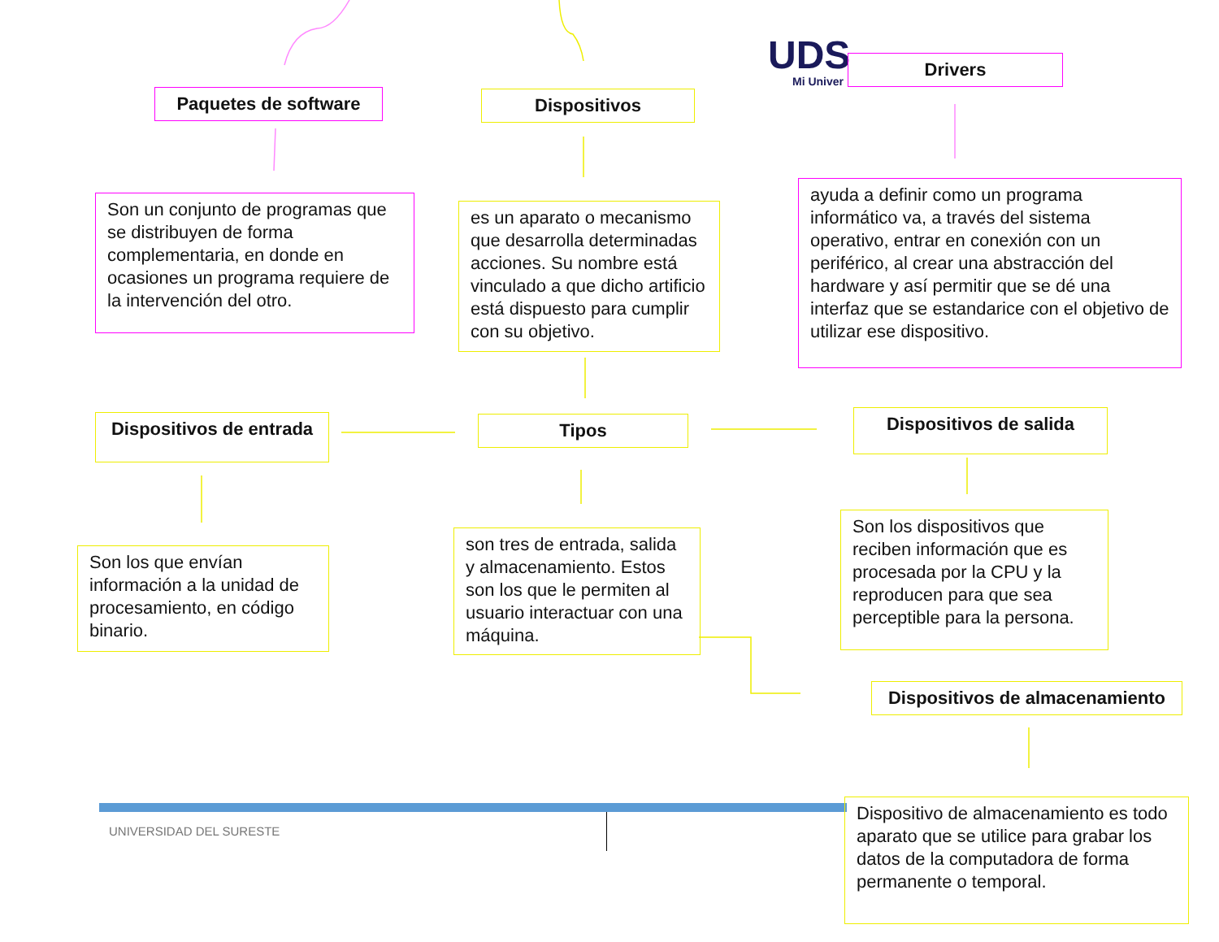UDS
Mi Univer
Paquetes de software Dispositivos
Drivers
Son un conjunto de programas que se distribuyen de forma complementaria, en donde en ocasiones un programa requiere de la intervención del otro.
es un aparato o mecanismo que desarrolla determinadas acciones. Su nombre está vinculado a que dicho artificio está dispuesto para cumplir con su objetivo.
ayuda a definir como un programa informático va, a través del sistema operativo, entrar en conexión con un periférico, al crear una abstracción del hardware y así permitir que se dé una interfaz que se estandarice con el objetivo de utilizar ese dispositivo.
Dispositivos de entrada
Tipos Dispositivos de salida
Son los que envían información a la unidad de procesamiento, en código binario.
son tres de entrada, salida y almacenamiento. Estos son los que le permiten al usuario interactuar con una máquina.
Son los dispositivos que reciben información que es procesada por la CPU y la reproducen para que sea perceptible para la persona.
Dispositivos de almacenamiento
UNIVERSIDAD DEL SURESTE
Dispositivo de almacenamiento es todo aparato que se utilice para grabar los datos de la computadora de forma permanente o temporal.